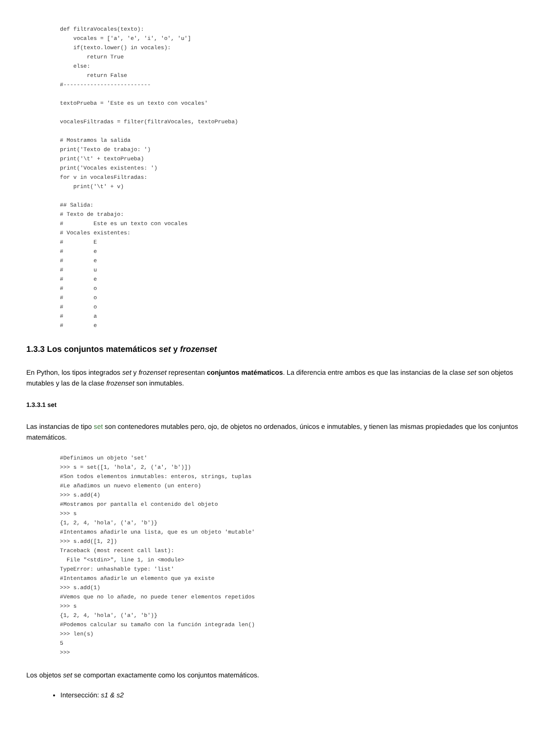def filtraVocales(texto):
    vocales = ['a', 'e', 'i', 'o', 'u']
    if(texto.lower() in vocales):
        return True
    else:
        return False
#--------------------------

textoPrueba = 'Este es un texto con vocales'

vocalesFiltradas = filter(filtraVocales, textoPrueba)

# Mostramos la salida
print('Texto de trabajo: ')
print('\t' + textoPrueba)
print('Vocales existentes: ')
for v in vocalesFiltradas:
    print('\t' + v)

## Salida:
# Texto de trabajo:
#         Este es un texto con vocales
# Vocales existentes:
#         E
#         e
#         e
#         u
#         e
#         o
#         o
#         o
#         a
#         e
1.3.3 Los conjuntos matemáticos set y frozenset
En Python, los tipos integrados set y frozenset representan conjuntos matématicos. La diferencia entre ambos es que las instancias de la clase set son objetos mutables y las de la clase frozenset son inmutables.
1.3.3.1 set
Las instancias de tipo set son contenedores mutables pero, ojo, de objetos no ordenados, únicos e inmutables, y tienen las mismas propiedades que los conjuntos matemáticos.
#Definimos un objeto 'set'
>>> s = set([1, 'hola', 2, ('a', 'b')])
#Son todos elementos inmutables: enteros, strings, tuplas
#Le añadimos un nuevo elemento (un entero)
>>> s.add(4)
#Mostramos por pantalla el contenido del objeto
>>> s
{1, 2, 4, 'hola', ('a', 'b')}
#Intentamos añadirle una lista, que es un objeto 'mutable'
>>> s.add([1, 2])
Traceback (most recent call last):
  File "<stdin>", line 1, in <module>
TypeError: unhashable type: 'list'
#Intentamos añadirle un elemento que ya existe
>>> s.add(1)
#Vemos que no lo añade, no puede tener elementos repetidos
>>> s
{1, 2, 4, 'hola', ('a', 'b')}
#Podemos calcular su tamaño con la función integrada len()
>>> len(s)
5
>>>
Los objetos set se comportan exactamente como los conjuntos matemáticos.
Intersección: s1 & s2